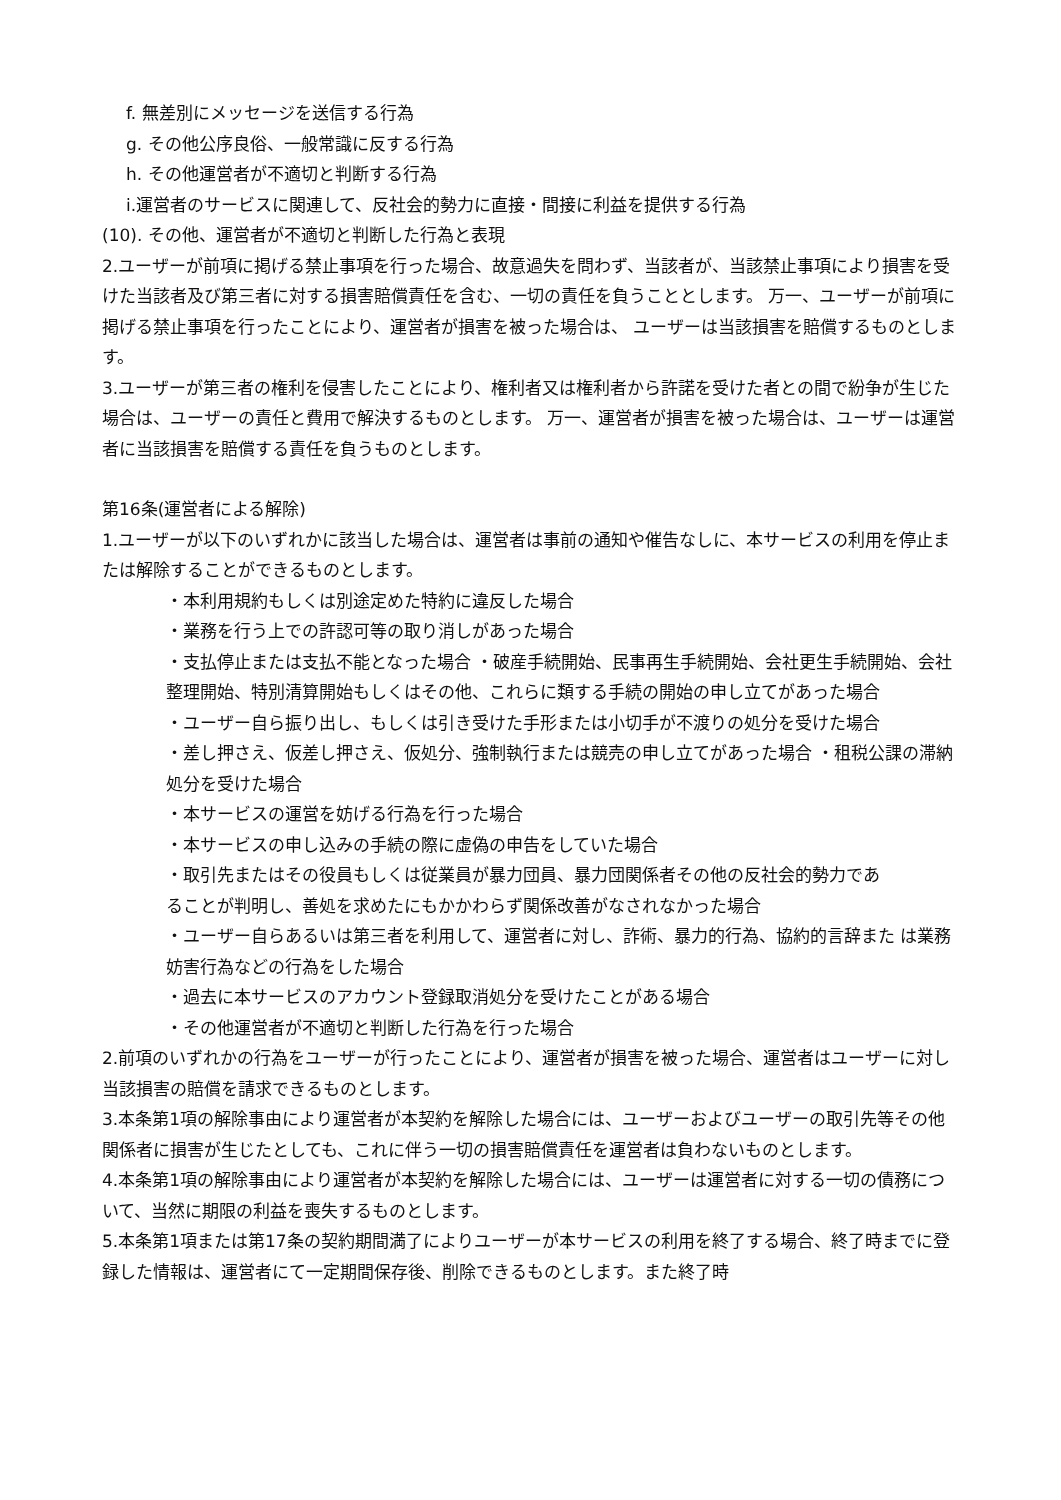f. 無差別にメッセージを送信する行為
g. その他公序良俗、一般常識に反する行為
h. その他運営者が不適切と判断する行為
i.運営者のサービスに関連して、反社会的勢力に直接・間接に利益を提供する行為
(10). その他、運営者が不適切と判断した行為と表現
2.ユーザーが前項に掲げる禁止事項を行った場合、故意過失を問わず、当該者が、当該禁止事項により損害を受けた当該者及び第三者に対する損害賠償責任を含む、一切の責任を負うこととします。 万一、ユーザーが前項に掲げる禁止事項を行ったことにより、運営者が損害を被った場合は、 ユーザーは当該損害を賠償するものとします。
3.ユーザーが第三者の権利を侵害したことにより、権利者又は権利者から許諾を受けた者との間で紛争が生じた場合は、ユーザーの責任と費用で解決するものとします。 万一、運営者が損害を被った場合は、ユーザーは運営者に当該損害を賠償する責任を負うものとします。
第16条(運営者による解除)
1.ユーザーが以下のいずれかに該当した場合は、運営者は事前の通知や催告なしに、本サービスの利用を停止または解除することができるものとします。
・本利用規約もしくは別途定めた特約に違反した場合
・業務を行う上での許認可等の取り消しがあった場合
・支払停止または支払不能となった場合 ・破産手続開始、民事再生手続開始、会社更生手続開始、会社整理開始、特別清算開始もしくはその他、これらに類する手続の開始の申し立てがあった場合
・ユーザー自ら振り出し、もしくは引き受けた手形または小切手が不渡りの処分を受けた場合
・差し押さえ、仮差し押さえ、仮処分、強制執行または競売の申し立てがあった場合 ・租税公課の滞納処分を受けた場合
・本サービスの運営を妨げる行為を行った場合
・本サービスの申し込みの手続の際に虚偽の申告をしていた場合
・取引先またはその役員もしくは従業員が暴力団員、暴力団関係者その他の反社会的勢力であ
ることが判明し、善処を求めたにもかかわらず関係改善がなされなかった場合
・ユーザー自らあるいは第三者を利用して、運営者に対し、詐術、暴力的行為、協約的言辞また は業務妨害行為などの行為をした場合
・過去に本サービスのアカウント登録取消処分を受けたことがある場合
・その他運営者が不適切と判断した行為を行った場合
2.前項のいずれかの行為をユーザーが行ったことにより、運営者が損害を被った場合、運営者はユーザーに対し当該損害の賠償を請求できるものとします。
3.本条第1項の解除事由により運営者が本契約を解除した場合には、ユーザーおよびユーザーの取引先等その他関係者に損害が生じたとしても、これに伴う一切の損害賠償責任を運営者は負わないものとします。
4.本条第1項の解除事由により運営者が本契約を解除した場合には、ユーザーは運営者に対する一切の債務について、当然に期限の利益を喪失するものとします。
5.本条第1項または第17条の契約期間満了によりユーザーが本サービスの利用を終了する場合、終了時までに登録した情報は、運営者にて一定期間保存後、削除できるものとします。また終了時